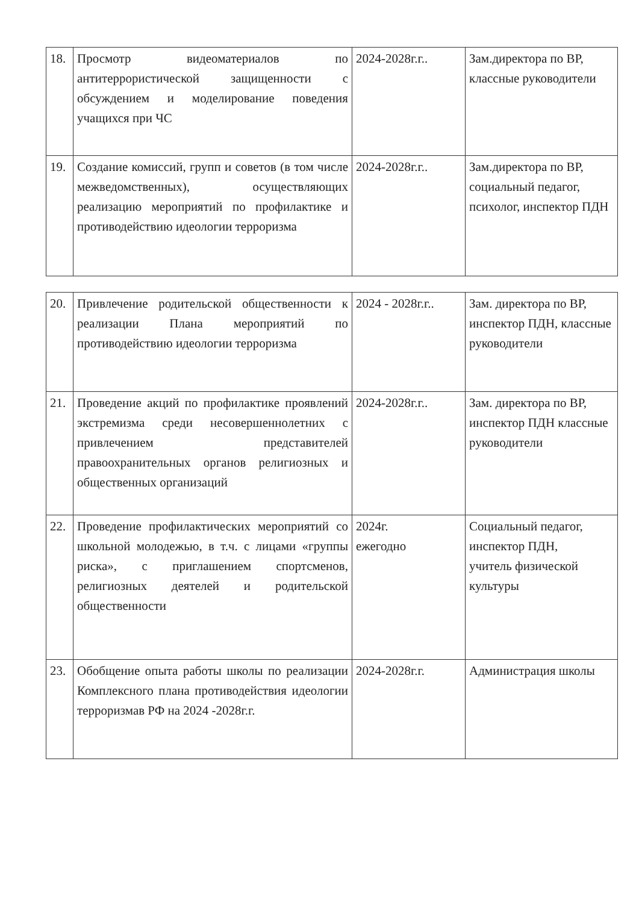| 18. | Просмотр видеоматериалов по антитеррористической защищенности с обсуждением и моделирование поведения учащихся при ЧС | 2024-2028г.г.. | Зам.директора по ВР, классные руководители |
| 19. | Создание комиссий, групп и советов (в том числе межведомственных), осуществляющих реализацию мероприятий по профилактике и противодействию идеологии терроризма | 2024-2028г.г.. | Зам.директора по ВР, социальный педагог, психолог, инспектор ПДН |
| 20. | Привлечение родительской общественности к реализации Плана мероприятий по противодействию идеологии терроризма | 2024 - 2028г.г.. | Зам. директора по ВР, инспектор ПДН, классные руководители |
| 21. | Проведение акций по профилактике проявлений экстремизма среди несовершеннолетних с привлечением представителей правоохранительных органов религиозных и общественных организаций | 2024-2028г.г.. | Зам. директора по ВР, инспектор ПДН классные руководители |
| 22. | Проведение профилактических мероприятий со школьной молодежью, в т.ч. с лицами «группы риска», с приглашением спортсменов, религиозных деятелей и родительской общественности | 2024г. ежегодно | Социальный педагог, инспектор ПДН, учитель физической культуры |
| 23. | Обобщение опыта работы школы по реализации Комплексного плана противодействия идеологии терроризмав РФ на 2024 -2028г.г. | 2024-2028г.г. | Администрация школы |